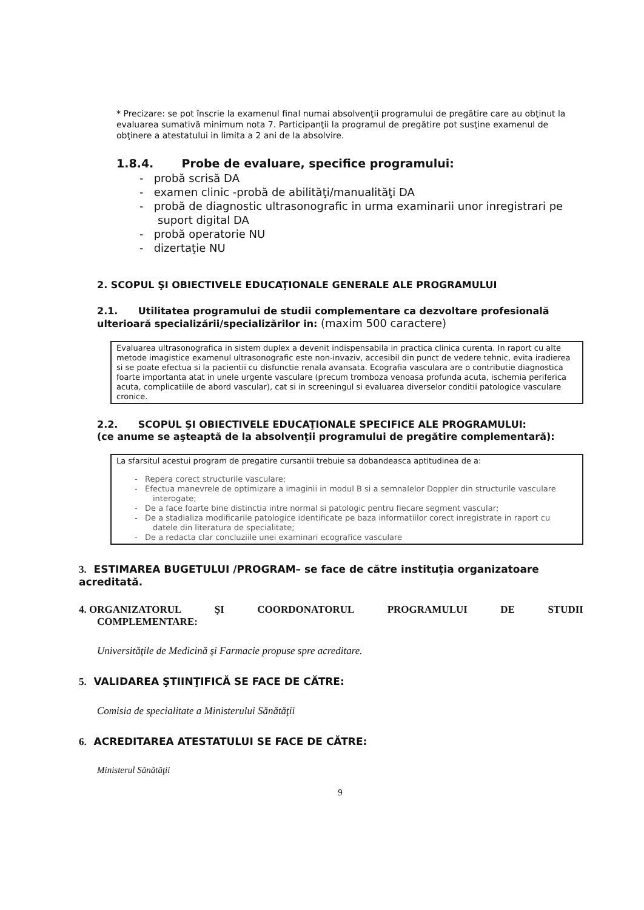* Precizare: se pot înscrie la examenul final numai absolvenţii programului de pregătire care au obţinut la evaluarea sumativă minimum nota 7. Participanţii la programul de pregătire pot susţine examenul de obţinere a atestatului in limita a 2 ani de la absolvire.
1.8.4. Probe de evaluare, specifice programului:
- probă scrisă DA
- examen clinic -probă de abilităţi/manualităţi DA
- probă de diagnostic ultrasonografic in urma examinarii unor inregistrari pe suport digital DA
- probă operatorie NU
- dizertaţie NU
2. SCOPUL ŞI OBIECTIVELE EDUCAŢIONALE GENERALE ALE PROGRAMULUI
2.1. Utilitatea programului de studii complementare ca dezvoltare profesională ulterioară specializării/specializărilor in: (maxim 500 caractere)
Evaluarea ultrasonografica in sistem duplex a devenit indispensabila in practica clinica curenta. In raport cu alte metode imagistice examenul ultrasonografic este non-invaziv, accesibil din punct de vedere tehnic, evita iradierea si se poate efectua si la pacientii cu disfunctie renala avansata. Ecografia vasculara are o contributie diagnostica foarte importanta atat in unele urgente vasculare (precum tromboza venoasa profunda acuta, ischemia periferica acuta, complicatiile de abord vascular), cat si in screeningul si evaluarea diverselor conditii patologice vasculare cronice.
2.2. SCOPUL ŞI OBIECTIVELE EDUCAŢIONALE SPECIFICE ALE PROGRAMULUI:
(ce anume se aşteaptă de la absolvenţii programului de pregătire complementară):
La sfarsitul acestui program de pregatire cursantii trebuie sa dobandeasca aptitudinea de a:
- Repera corect structurile vasculare;
- Efectua manevrele de optimizare a imaginii in modul B si a semnalelor Doppler din structurile vasculare interogate;
- De a face foarte bine distinctia intre normal si patologic pentru fiecare segment vascular;
- De a stadializa modificarile patologice identificate pe baza informatiilor corect inregistrate in raport cu datele din literatura de specialitate;
- De a redacta clar concluziile unei examinari ecografice vasculare
3. ESTIMAREA BUGETULUI /PROGRAM– se face de către instituţia organizatoare acreditată.
4. ORGANIZATORUL ŞI COORDONATORUL PROGRAMULUI DE STUDII
COMPLEMENTARE:
Universităţile de Medicină şi Farmacie propuse spre acreditare.
5. VALIDAREA ŞTIINŢIFICĂ SE FACE DE CĂTRE:
Comisia de specialitate a Ministerului Sănătăţii
6. ACREDITAREA ATESTATULUI SE FACE DE CĂTRE:
Ministerul Sănătăţii
9